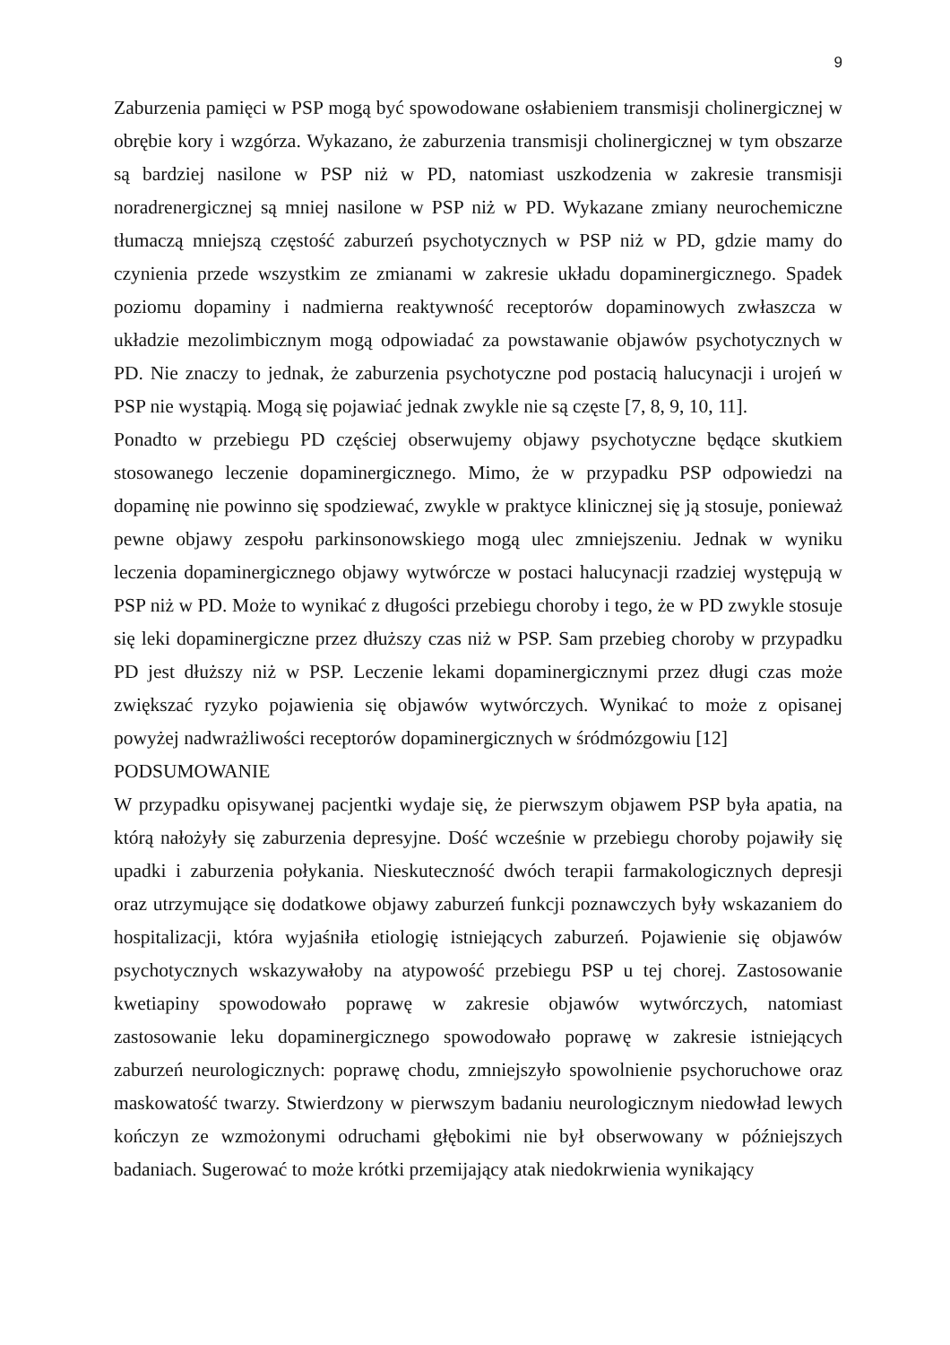9
Zaburzenia pamięci w PSP mogą być spowodowane osłabieniem transmisji cholinergicznej w obrębie kory i wzgórza. Wykazano, że zaburzenia transmisji cholinergicznej w tym obszarze są bardziej nasilone w PSP niż w PD, natomiast uszkodzenia w zakresie transmisji noradrenergicznej są mniej nasilone w PSP niż w PD. Wykazane zmiany neurochemiczne tłumaczą mniejszą częstość zaburzeń psychotycznych w PSP niż w PD, gdzie mamy do czynienia przede wszystkim ze zmianami w zakresie układu dopaminergicznego. Spadek poziomu dopaminy i nadmierna reaktywność receptorów dopaminowych zwłaszcza w układzie mezolimbicznym mogą odpowiadać za powstawanie objawów psychotycznych w PD. Nie znaczy to jednak, że zaburzenia psychotyczne pod postacią halucynacji i urojeń w PSP nie wystąpią. Mogą się pojawiać jednak zwykle nie są częste [7, 8, 9, 10, 11].
Ponadto w przebiegu PD częściej obserwujemy objawy psychotyczne będące skutkiem stosowanego leczenie dopaminergicznego. Mimo, że w przypadku PSP odpowiedzi na dopaminę nie powinno się spodziewać, zwykle w praktyce klinicznej się ją stosuje, ponieważ pewne objawy zespołu parkinsonowskiego mogą ulec zmniejszeniu. Jednak w wyniku leczenia dopaminergicznego objawy wytwórcze w postaci halucynacji rzadziej występują w PSP niż w PD. Może to wynikać z długości przebiegu choroby i tego, że w PD zwykle stosuje się leki dopaminergiczne przez dłuższy czas niż w PSP. Sam przebieg choroby w przypadku PD jest dłuższy niż w PSP. Leczenie lekami dopaminergicznymi przez długi czas może zwiększać ryzyko pojawienia się objawów wytwórczych. Wynikać to może z opisanej powyżej nadwrażliwości receptorów dopaminergicznych w śródmózgowiu [12]
PODSUMOWANIE
W przypadku opisywanej pacjentki wydaje się, że pierwszym objawem PSP była apatia, na którą nałożyły się zaburzenia depresyjne. Dość wcześnie w przebiegu choroby pojawiły się upadki i zaburzenia połykania. Nieskuteczność dwóch terapii farmakologicznych depresji oraz utrzymujące się dodatkowe objawy zaburzeń funkcji poznawczych były wskazaniem do hospitalizacji, która wyjaśniła etiologię istniejących zaburzeń. Pojawienie się objawów psychotycznych wskazywałoby na atypowość przebiegu PSP u tej chorej. Zastosowanie kwetiapiny spowodowało poprawę w zakresie objawów wytwórczych, natomiast zastosowanie leku dopaminergicznego spowodowało poprawę w zakresie istniejących zaburzeń neurologicznych: poprawę chodu, zmniejszyło spowolnienie psychoruchowe oraz maskowatość twarzy. Stwierdzony w pierwszym badaniu neurologicznym niedowład lewych kończyn ze wzmożonymi odruchami głębokimi nie był obserwowany w późniejszych badaniach. Sugerować to może krótki przemijający atak niedokrwienia wynikający